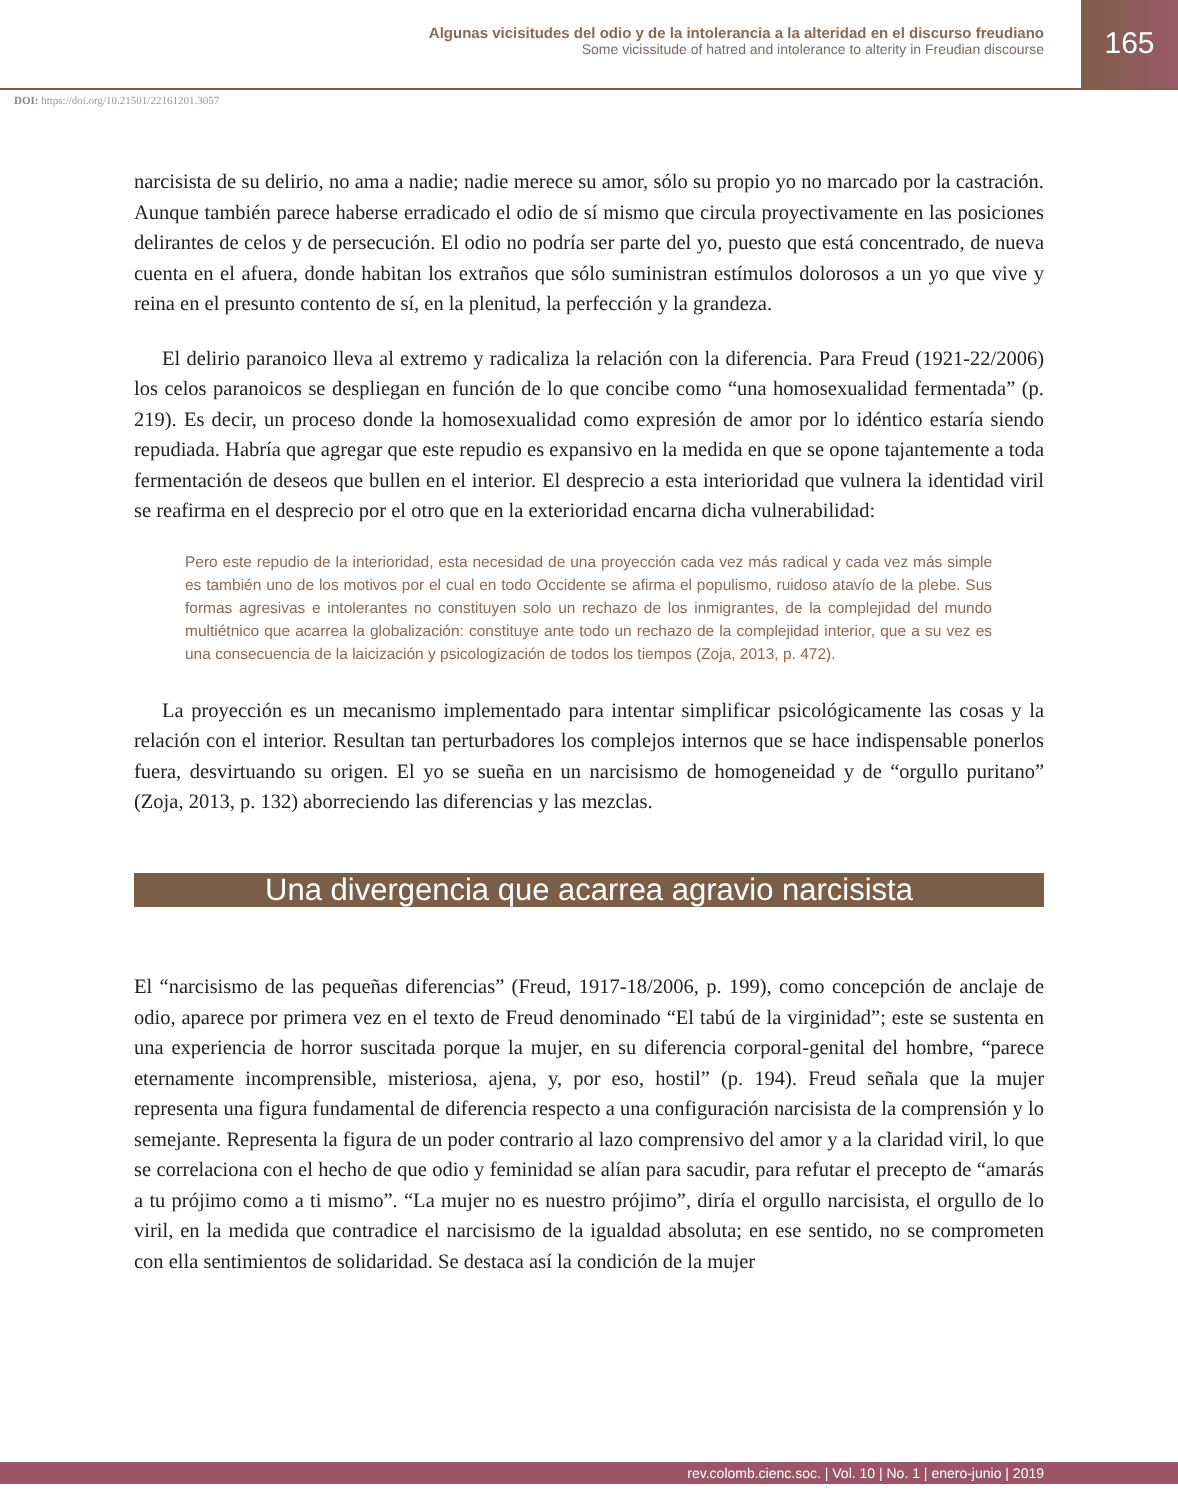Algunas vicisitudes del odio y de la intolerancia a la alteridad en el discurso freudiano
Some vicissitude of hatred and intolerance to alterity in Freudian discourse
165
DOI: https://doi.org/10.21501/22161201.3057
narcisista de su delirio, no ama a nadie; nadie merece su amor, sólo su propio yo no marcado por la castración. Aunque también parece haberse erradicado el odio de sí mismo que circula proyectivamente en las posiciones delirantes de celos y de persecución. El odio no podría ser parte del yo, puesto que está concentrado, de nueva cuenta en el afuera, donde habitan los extraños que sólo suministran estímulos dolorosos a un yo que vive y reina en el presunto contento de sí, en la plenitud, la perfección y la grandeza.
El delirio paranoico lleva al extremo y radicaliza la relación con la diferencia. Para Freud (1921-22/2006) los celos paranoicos se despliegan en función de lo que concibe como “una homosexualidad fermentada” (p. 219). Es decir, un proceso donde la homosexualidad como expresión de amor por lo idéntico estaría siendo repudiada. Habría que agregar que este repudio es expansivo en la medida en que se opone tajantemente a toda fermentación de deseos que bullen en el interior. El desprecio a esta interioridad que vulnera la identidad viril se reafirma en el desprecio por el otro que en la exterioridad encarna dicha vulnerabilidad:
Pero este repudio de la interioridad, esta necesidad de una proyección cada vez más radical y cada vez más simple es también uno de los motivos por el cual en todo Occidente se afirma el populismo, ruidoso atavío de la plebe. Sus formas agresivas e intolerantes no constituyen solo un rechazo de los inmigrantes, de la complejidad del mundo multiétnico que acarrea la globalización: constituye ante todo un rechazo de la complejidad interior, que a su vez es una consecuencia de la laicización y psicologización de todos los tiempos (Zoja, 2013, p. 472).
La proyección es un mecanismo implementado para intentar simplificar psicológicamente las cosas y la relación con el interior. Resultan tan perturbadores los complejos internos que se hace indispensable ponerlos fuera, desvirtuando su origen. El yo se sueña en un narcisismo de homogeneidad y de “orgullo puritano” (Zoja, 2013, p. 132) aborreciendo las diferencias y las mezclas.
Una divergencia que acarrea agravio narcisista
El “narcisismo de las pequeñas diferencias” (Freud, 1917-18/2006, p. 199), como concepción de anclaje de odio, aparece por primera vez en el texto de Freud denominado “El tabú de la virginidad”; este se sustenta en una experiencia de horror suscitada porque la mujer, en su diferencia corporal-genital del hombre, “parece eternamente incomprensible, misteriosa, ajena, y, por eso, hostil” (p. 194). Freud señala que la mujer representa una figura fundamental de diferencia respecto a una configuración narcisista de la comprensión y lo semejante. Representa la figura de un poder contrario al lazo comprensivo del amor y a la claridad viril, lo que se correlaciona con el hecho de que odio y feminidad se alían para sacudir, para refutar el precepto de “amarás a tu prójimo como a ti mismo”. “La mujer no es nuestro prójimo”, diría el orgullo narcisista, el orgullo de lo viril, en la medida que contradice el narcisismo de la igualdad absoluta; en ese sentido, no se comprometen con ella sentimientos de solidaridad. Se destaca así la condición de la mujer
rev.colomb.cienc.soc. | Vol. 10 | No. 1 | enero-junio | 2019